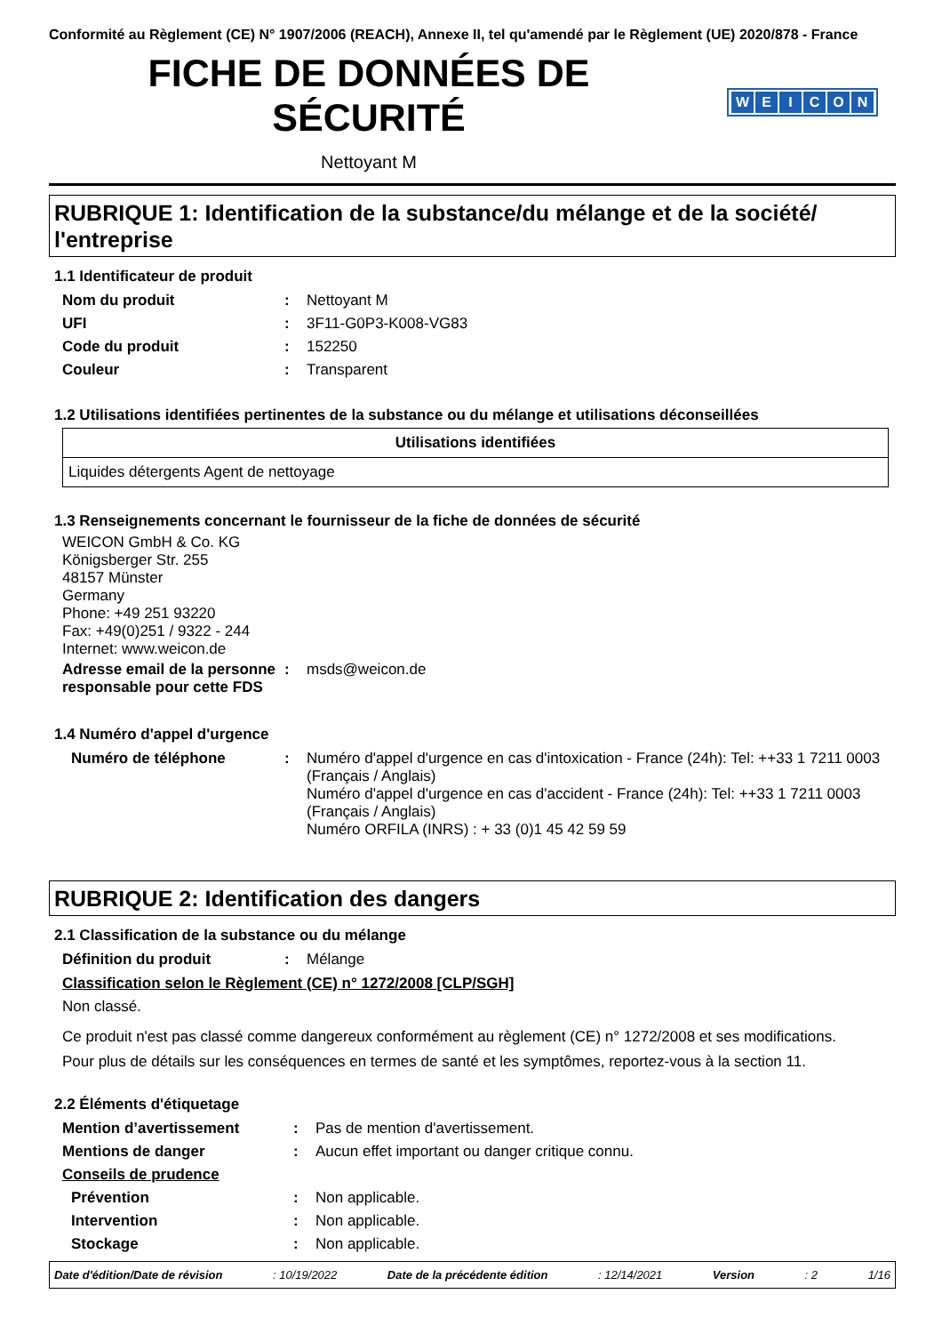Conformité au Règlement (CE) N° 1907/2006 (REACH), Annexe II, tel qu'amendé par le Règlement (UE) 2020/878 - France
FICHE DE DONNÉES DE SÉCURITÉ
WEICON
Nettoyant M
RUBRIQUE 1: Identification de la substance/du mélange et de la société/ l'entreprise
1.1 Identificateur de produit
| Nom du produit | : | Nettoyant M |
| UFI | : | 3F11-G0P3-K008-VG83 |
| Code du produit | : | 152250 |
| Couleur | : | Transparent |
1.2 Utilisations identifiées pertinentes de la substance ou du mélange et utilisations déconseillées
| Utilisations identifiées |
| --- |
| Liquides détergents Agent de nettoyage |
1.3 Renseignements concernant le fournisseur de la fiche de données de sécurité
WEICON GmbH & Co. KG
Königsberger Str. 255
48157 Münster
Germany
Phone: +49 251 93220
Fax: +49(0)251 / 9322 - 244
Internet: www.weicon.de
| Adresse email de la personne responsable pour cette FDS | : | msds@weicon.de |
1.4 Numéro d'appel d'urgence
| Numéro de téléphone | : | Numéro d'appel d'urgence en cas d'intoxication - France (24h): Tel: ++33 1 7211 0003 (Français / Anglais) Numéro d'appel d'urgence en cas d'accident - France (24h): Tel: ++33 1 7211 0003 (Français / Anglais) Numéro ORFILA (INRS) : + 33 (0)1 45 42 59 59 |
RUBRIQUE 2: Identification des dangers
2.1 Classification de la substance ou du mélange
| Définition du produit | : | Mélange |
Classification selon le Règlement (CE) n° 1272/2008 [CLP/SGH]
Non classé.
Ce produit n'est pas classé comme dangereux conformément au règlement (CE) n° 1272/2008 et ses modifications.
Pour plus de détails sur les conséquences en termes de santé et les symptômes, reportez-vous à la section 11.
2.2 Éléments d'étiquetage
| Mention d’avertissement | : | Pas de mention d'avertissement. |
| Mentions de danger | : | Aucun effet important ou danger critique connu. |
| Conseils de prudence | | |
| Prévention | : | Non applicable. |
| Intervention | : | Non applicable. |
| Stockage | : | Non applicable. |
Date d'édition/Date de révision : 10/19/2022 Date de la précédente édition : 12/14/2021 Version : 2 1/16